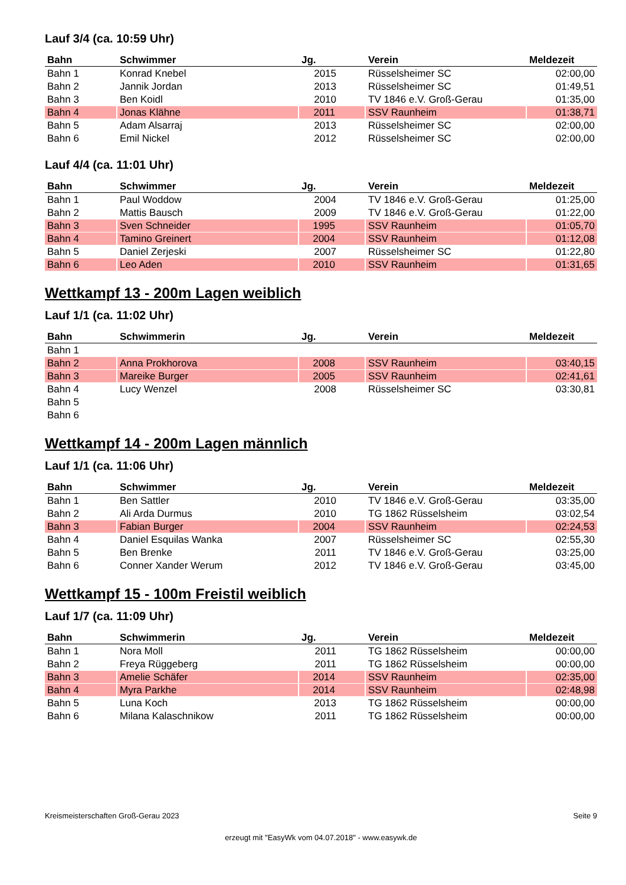Lauf 3/4 (ca. 10:59 Uhr)
| Bahn | Schwimmer | Jg. | Verein | Meldezeit |
| --- | --- | --- | --- | --- |
| Bahn 1 | Konrad Knebel | 2015 | Rüsselsheimer SC | 02:00,00 |
| Bahn 2 | Jannik Jordan | 2013 | Rüsselsheimer SC | 01:49,51 |
| Bahn 3 | Ben Koidl | 2010 | TV 1846 e.V. Groß-Gerau | 01:35,00 |
| Bahn 4 | Jonas Klähne | 2011 | SSV Raunheim | 01:38,71 |
| Bahn 5 | Adam Alsarraj | 2013 | Rüsselsheimer SC | 02:00,00 |
| Bahn 6 | Emil Nickel | 2012 | Rüsselsheimer SC | 02:00,00 |
Lauf 4/4 (ca. 11:01 Uhr)
| Bahn | Schwimmer | Jg. | Verein | Meldezeit |
| --- | --- | --- | --- | --- |
| Bahn 1 | Paul Woddow | 2004 | TV 1846 e.V. Groß-Gerau | 01:25,00 |
| Bahn 2 | Mattis Bausch | 2009 | TV 1846 e.V. Groß-Gerau | 01:22,00 |
| Bahn 3 | Sven Schneider | 1995 | SSV Raunheim | 01:05,70 |
| Bahn 4 | Tamino Greinert | 2004 | SSV Raunheim | 01:12,08 |
| Bahn 5 | Daniel Zerjeski | 2007 | Rüsselsheimer SC | 01:22,80 |
| Bahn 6 | Leo Aden | 2010 | SSV Raunheim | 01:31,65 |
Wettkampf 13 - 200m Lagen weiblich
Lauf 1/1 (ca. 11:02 Uhr)
| Bahn | Schwimmerin | Jg. | Verein | Meldezeit |
| --- | --- | --- | --- | --- |
| Bahn 1 | | | | |
| Bahn 2 | Anna Prokhorova | 2008 | SSV Raunheim | 03:40,15 |
| Bahn 3 | Mareike Burger | 2005 | SSV Raunheim | 02:41,61 |
| Bahn 4 | Lucy Wenzel | 2008 | Rüsselsheimer SC | 03:30,81 |
| Bahn 5 | | | | |
| Bahn 6 | | | | |
Wettkampf 14 - 200m Lagen männlich
Lauf 1/1 (ca. 11:06 Uhr)
| Bahn | Schwimmer | Jg. | Verein | Meldezeit |
| --- | --- | --- | --- | --- |
| Bahn 1 | Ben Sattler | 2010 | TV 1846 e.V. Groß-Gerau | 03:35,00 |
| Bahn 2 | Ali Arda Durmus | 2010 | TG 1862 Rüsselsheim | 03:02,54 |
| Bahn 3 | Fabian Burger | 2004 | SSV Raunheim | 02:24,53 |
| Bahn 4 | Daniel Esquilas Wanka | 2007 | Rüsselsheimer SC | 02:55,30 |
| Bahn 5 | Ben Brenke | 2011 | TV 1846 e.V. Groß-Gerau | 03:25,00 |
| Bahn 6 | Conner Xander Werum | 2012 | TV 1846 e.V. Groß-Gerau | 03:45,00 |
Wettkampf 15 - 100m Freistil weiblich
Lauf 1/7 (ca. 11:09 Uhr)
| Bahn | Schwimmerin | Jg. | Verein | Meldezeit |
| --- | --- | --- | --- | --- |
| Bahn 1 | Nora Moll | 2011 | TG 1862 Rüsselsheim | 00:00,00 |
| Bahn 2 | Freya Rüggeberg | 2011 | TG 1862 Rüsselsheim | 00:00,00 |
| Bahn 3 | Amelie Schäfer | 2014 | SSV Raunheim | 02:35,00 |
| Bahn 4 | Myra Parkhe | 2014 | SSV Raunheim | 02:48,98 |
| Bahn 5 | Luna Koch | 2013 | TG 1862 Rüsselsheim | 00:00,00 |
| Bahn 6 | Milana Kalaschnikow | 2011 | TG 1862 Rüsselsheim | 00:00,00 |
Kreismeisterschaften Groß-Gerau 2023 Seite 9
erzeugt mit "EasyWk vom 04.07.2018" - www.easywk.de